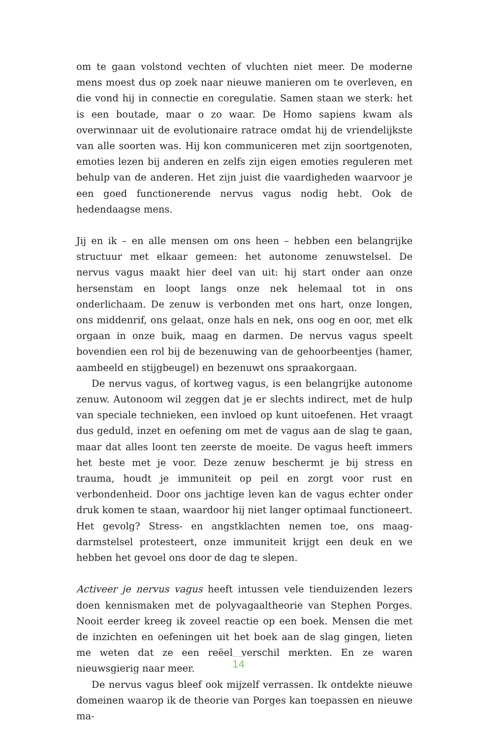om te gaan volstond vechten of vluchten niet meer. De moderne mens moest dus op zoek naar nieuwe manieren om te overleven, en die vond hij in connectie en coregulatie. Samen staan we sterk: het is een boutade, maar o zo waar. De Homo sapiens kwam als overwinnaar uit de evolutionaire ratrace omdat hij de vriendelijkste van alle soorten was. Hij kon communiceren met zijn soortgenoten, emoties lezen bij anderen en zelfs zijn eigen emoties reguleren met behulp van de anderen. Het zijn juist die vaardigheden waarvoor je een goed functionerende nervus vagus nodig hebt. Ook de hedendaagse mens.
Jij en ik – en alle mensen om ons heen – hebben een belangrijke structuur met elkaar gemeen: het autonome zenuwstelsel. De nervus vagus maakt hier deel van uit: hij start onder aan onze hersenstam en loopt langs onze nek helemaal tot in ons onderlichaam. De zenuw is verbonden met ons hart, onze longen, ons middenrif, ons gelaat, onze hals en nek, ons oog en oor, met elk orgaan in onze buik, maag en darmen. De nervus vagus speelt bovendien een rol bij de bezenuwing van de gehoorbeentjes (hamer, aambeeld en stijgbeugel) en bezenuwt ons spraakorgaan.
De nervus vagus, of kortweg vagus, is een belangrijke autonome zenuw. Autonoom wil zeggen dat je er slechts indirect, met de hulp van speciale technieken, een invloed op kunt uitoefenen. Het vraagt dus geduld, inzet en oefening om met de vagus aan de slag te gaan, maar dat alles loont ten zeerste de moeite. De vagus heeft immers het beste met je voor. Deze zenuw beschermt je bij stress en trauma, houdt je immuniteit op peil en zorgt voor rust en verbondenheid. Door ons jachtige leven kan de vagus echter onder druk komen te staan, waardoor hij niet langer optimaal functioneert. Het gevolg? Stress- en angstklachten nemen toe, ons maag-darmstelsel protesteert, onze immuniteit krijgt een deuk en we hebben het gevoel ons door de dag te slepen.
Activeer je nervus vagus heeft intussen vele tienduizenden lezers doen kennismaken met de polyvagaaltheorie van Stephen Porges. Nooit eerder kreeg ik zoveel reactie op een boek. Mensen die met de inzichten en oefeningen uit het boek aan de slag gingen, lieten me weten dat ze een reëel verschil merkten. En ze waren nieuwsgierig naar meer.
De nervus vagus bleef ook mijzelf verrassen. Ik ontdekte nieuwe domeinen waarop ik de theorie van Porges kan toepassen en nieuwe ma-
14